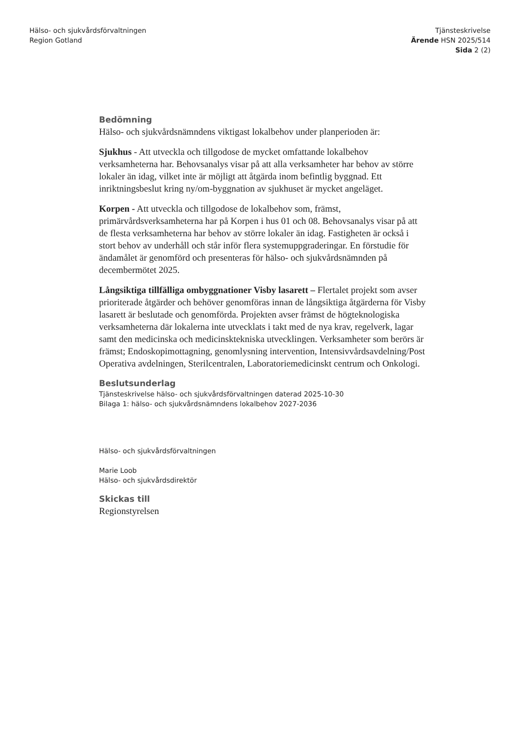Hälso- och sjukvårdsförvaltningen
Region Gotland
Tjänsteskrivelse
Ärende HSN 2025/514
Sida 2 (2)
Bedömning
Hälso- och sjukvårdsnämndens viktigast lokalbehov under planperioden är:
Sjukhus - Att utveckla och tillgodose de mycket omfattande lokalbehov verksamheterna har. Behovsanalys visar på att alla verksamheter har behov av större lokaler än idag, vilket inte är möjligt att åtgärda inom befintlig byggnad. Ett inriktningsbeslut kring ny/om-byggnation av sjukhuset är mycket angeläget.
Korpen - Att utveckla och tillgodose de lokalbehov som, främst, primärvårdsverksamheterna har på Korpen i hus 01 och 08. Behovsanalys visar på att de flesta verksamheterna har behov av större lokaler än idag. Fastigheten är också i stort behov av underhåll och står inför flera systemuppgraderingar. En förstudie för ändamålet är genomförd och presenteras för hälso- och sjukvårdsnämnden på decembermötet 2025.
Långsiktiga tillfälliga ombyggnationer Visby lasarett – Flertalet projekt som avser prioriterade åtgärder och behöver genomföras innan de långsiktiga åtgärderna för Visby lasarett är beslutade och genomförda. Projekten avser främst de högteknologiska verksamheterna där lokalerna inte utvecklats i takt med de nya krav, regelverk, lagar samt den medicinska och medicinsktekniska utvecklingen. Verksamheter som berörs är främst; Endoskopimottagning, genomlysning intervention, Intensivvårdsavdelning/Post Operativa avdelningen, Sterilcentralen, Laboratoriemedicinskt centrum och Onkologi.
Beslutsunderlag
Tjänsteskrivelse hälso- och sjukvårdsförvaltningen daterad 2025-10-30
Bilaga 1: hälso- och sjukvårdsnämndens lokalbehov 2027-2036
Hälso- och sjukvårdsförvaltningen
Marie Loob
Hälso- och sjukvårdsdirektör
Skickas till
Regionstyrelsen